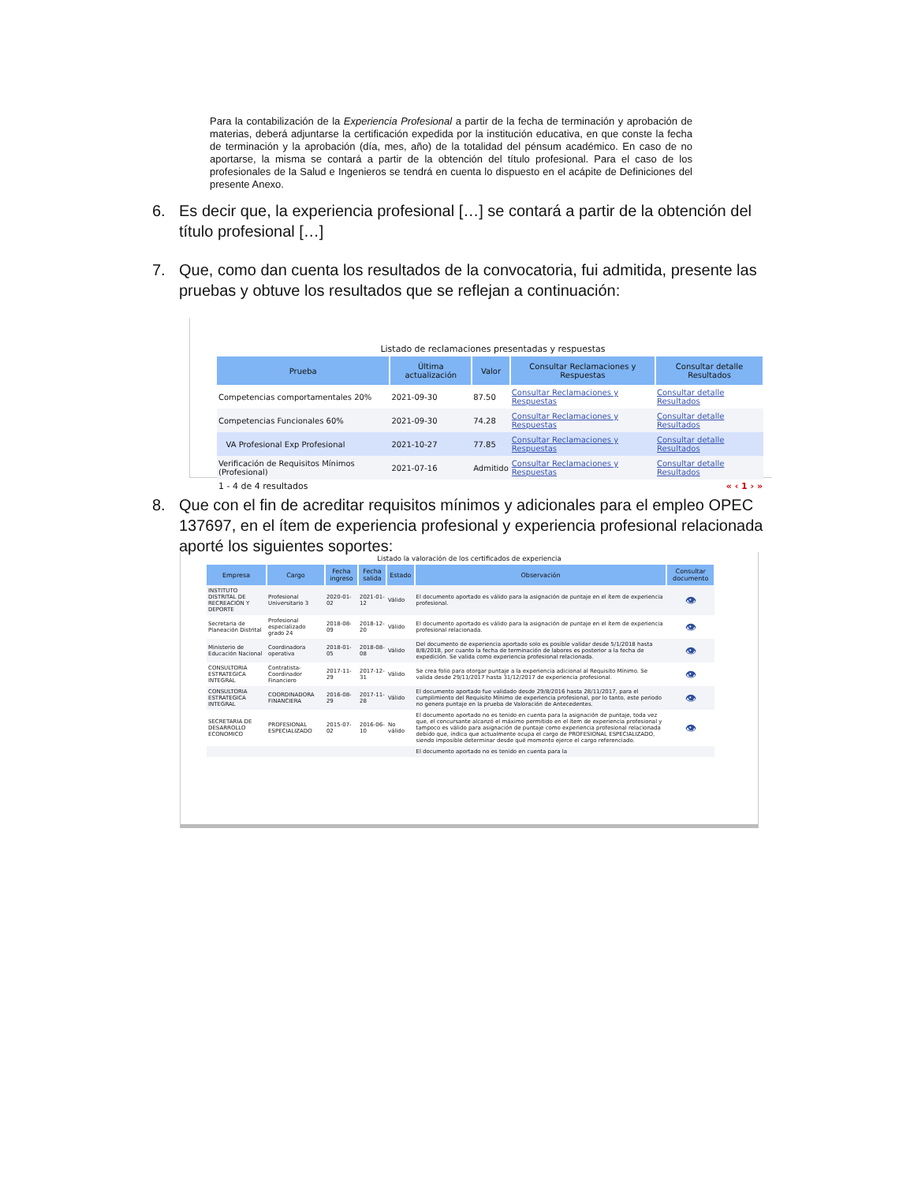Para la contabilización de la Experiencia Profesional a partir de la fecha de terminación y aprobación de materias, deberá adjuntarse la certificación expedida por la institución educativa, en que conste la fecha de terminación y la aprobación (día, mes, año) de la totalidad del pénsum académico. En caso de no aportarse, la misma se contará a partir de la obtención del título profesional. Para el caso de los profesionales de la Salud e Ingenieros se tendrá en cuenta lo dispuesto en el acápite de Definiciones del presente Anexo.
6. Es decir que, la experiencia profesional […] se contará a partir de la obtención del título profesional […]
7. Que, como dan cuenta los resultados de la convocatoria, fui admitida, presente las pruebas y obtuve los resultados que se reflejan a continuación:
Listado de reclamaciones presentadas y respuestas
| Prueba | Última actualización | Valor | Consultar Reclamaciones y Respuestas | Consultar detalle Resultados |
| --- | --- | --- | --- | --- |
| Competencias comportamentales 20% | 2021-09-30 | 87.50 | Consultar Reclamaciones y Respuestas | Consultar detalle Resultados |
| Competencias Funcionales 60% | 2021-09-30 | 74.28 | Consultar Reclamaciones y Respuestas | Consultar detalle Resultados |
| VA Profesional Exp Profesional | 2021-10-27 | 77.85 | Consultar Reclamaciones y Respuestas | Consultar detalle Resultados |
| Verificación de Requisitos Mínimos (Profesional) | 2021-07-16 | Admitido | Consultar Reclamaciones y Respuestas | Consultar detalle Resultados |
1 - 4 de 4 resultados « ‹ 1 › »
8. Que con el fin de acreditar requisitos mínimos y adicionales para el empleo OPEC 137697, en el ítem de experiencia profesional y experiencia profesional relacionada aporté los siguientes soportes:
Listado la valoración de los certificados de experiencia
| Empresa | Cargo | Fecha ingreso | Fecha salida | Estado | Observación | Consultar documento |
| --- | --- | --- | --- | --- | --- | --- |
| INSTITUTO DISTRITAL DE RECREACIÓN Y DEPORTE | Profesional Universitario 3 | 2020-01-02 | 2021-01-12 | Válido | El documento aportado es válido para la asignación de puntaje en el ítem de experiencia profesional. | 👁 |
| Secretaria de Planeación Distrital | Profesional especializado grado 24 | 2018-08-09 | 2018-12-20 | Válido | El documento aportado es válido para la asignación de puntaje en el ítem de experiencia profesional relacionada. | 👁 |
| Ministerio de Educación Nacional | Coordinadora operativa | 2018-01-05 | 2018-08-08 | Válido | Del documento de experiencia aportado solo es posible validar desde 5/1/2018 hasta 8/8/2018, por cuanto la fecha de terminación de labores es posterior a la fecha de expedición. Se valida como experiencia profesional relacionada. | 👁 |
| CONSULTORIA ESTRATEGICA INTEGRAL | Contratista-Coordinador Financiero | 2017-11-29 | 2017-12-31 | Válido | Se crea folio para otorgar puntaje a la experiencia adicional al Requisito Mínimo. Se valida desde 29/11/2017 hasta 31/12/2017 de experiencia profesional. | 👁 |
| CONSULTORIA ESTRATEGICA INTEGRAL | COORDINADORA FINANCIERA | 2016-08-29 | 2017-11-28 | Válido | El documento aportado fue validado desde 29/8/2016 hasta 28/11/2017, para el cumplimiento del Requisito Mínimo de experiencia profesional, por lo tanto, este periodo no genera puntaje en la prueba de Valoración de Antecedentes. | 👁 |
| SECRETARIA DE DESARROLLO ECONOMICO | PROFESIONAL ESPECIALIZADO | 2015-07-02 | 2016-06-10 | No válido | El documento aportado no es tenido en cuenta para la asignación de puntaje, toda vez que, el concursante alcanzó el máximo permitido en el ítem de experiencia profesional y tampoco es válido para asignación de puntaje como experiencia profesional relacionada debido que, indica que actualmente ocupa el cargo de PROFESIONAL ESPECIALIZADO, siendo imposible determinar desde qué momento ejerce el cargo referenciado. | 👁 |
| | | | | | El documento aportado no es tenido en cuenta para la | |